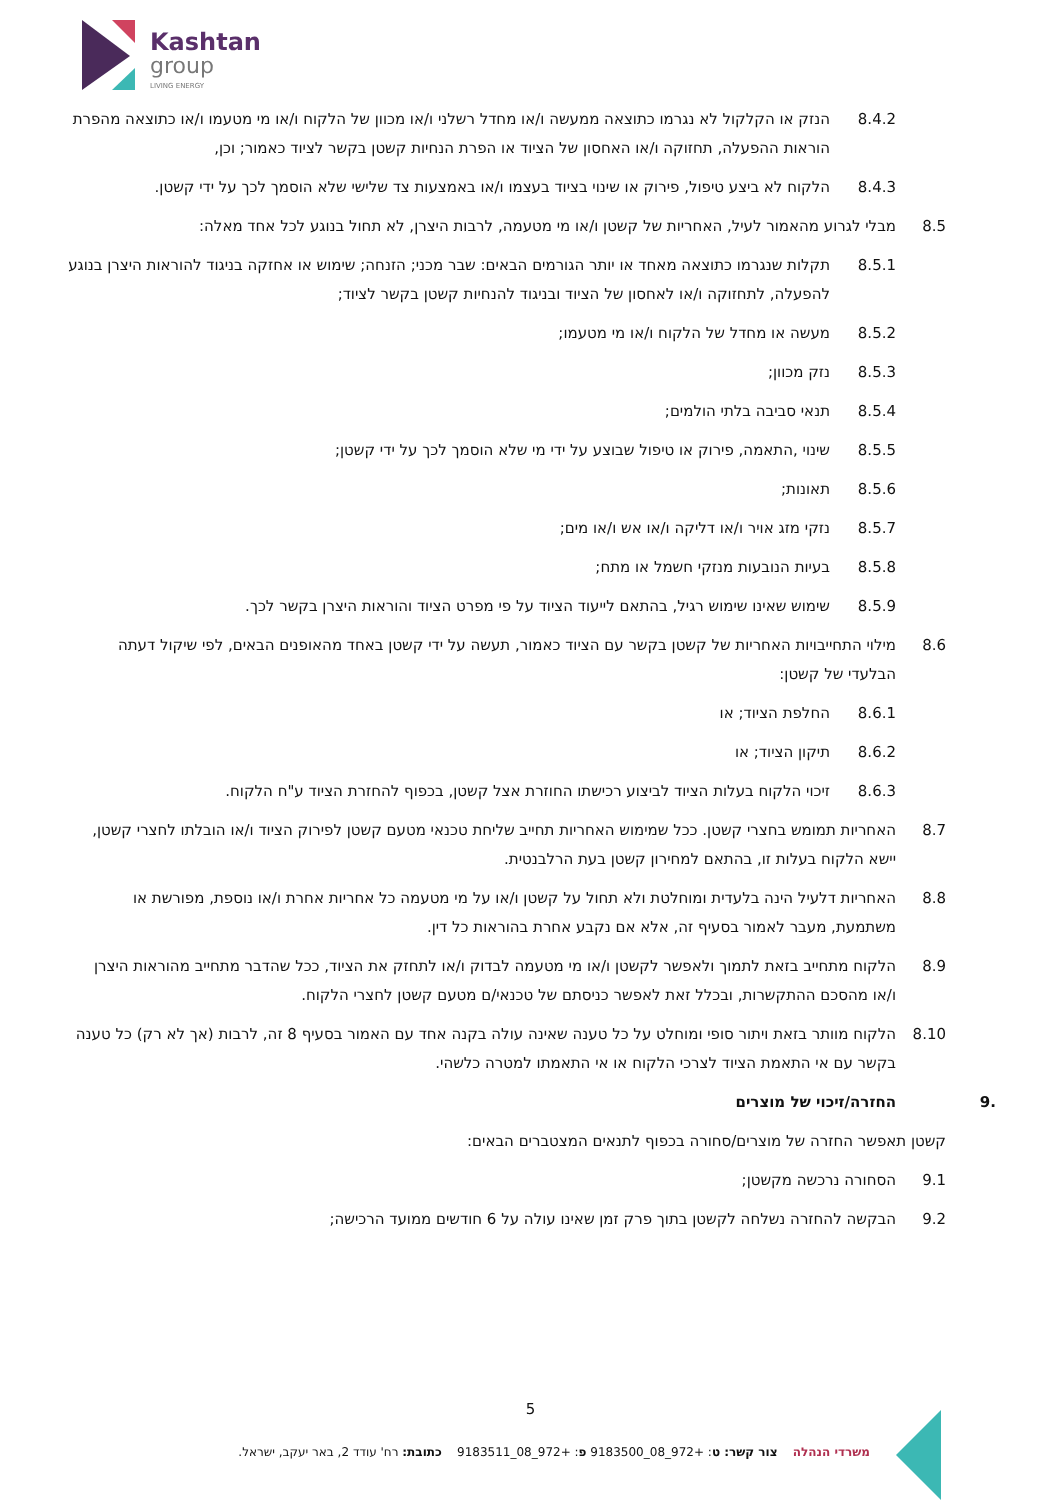Kashtan
group
LIVING ENERGY
8.4.2 הנזק או הקלקול לא נגרמו כתוצאה ממעשה ו/או מחדל רשלני ו/או מכוון של הלקוח ו/או מי מטעמו ו/או כתוצאה מהפרת הוראות ההפעלה, תחזוקה ו/או האחסון של הציוד או הפרת הנחיות קשטן בקשר לציוד כאמור; וכן,
8.4.3 הלקוח לא ביצע טיפול, פירוק או שינוי בציוד בעצמו ו/או באמצעות צד שלישי שלא הוסמך לכך על ידי קשטן.
8.5 מבלי לגרוע מהאמור לעיל, האחריות של קשטן ו/או מי מטעמה, לרבות היצרן, לא תחול בנוגע לכל אחד מאלה:
8.5.1 תקלות שנגרמו כתוצאה מאחד או יותר הגורמים הבאים: שבר מכני; הזנחה; שימוש או אחזקה בניגוד להוראות היצרן בנוגע להפעלה, לתחזוקה ו/או לאחסון של הציוד ובניגוד להנחיות קשטן בקשר לציוד;
8.5.2 מעשה או מחדל של הלקוח ו/או מי מטעמו;
8.5.3 נזק מכוון;
8.5.4 תנאי סביבה בלתי הולמים;
8.5.5 שינוי ,התאמה, פירוק או טיפול שבוצע על ידי מי שלא הוסמך לכך על ידי קשטן;
8.5.6 תאונות;
8.5.7 נזקי מזג אויר ו/או דליקה ו/או אש ו/או מים;
8.5.8 בעיות הנובעות מנזקי חשמל או מתח;
8.5.9 שימוש שאינו שימוש רגיל, בהתאם לייעוד הציוד על פי מפרט הציוד והוראות היצרן בקשר לכך.
8.6 מילוי התחייבויות האחריות של קשטן בקשר עם הציוד כאמור, תעשה על ידי קשטן באחד מהאופנים הבאים, לפי שיקול דעתה הבלעדי של קשטן:
8.6.1 החלפת הציוד; או
8.6.2 תיקון הציוד; או
8.6.3 זיכוי הלקוח בעלות הציוד לביצוע רכישתו החוזרת אצל קשטן, בכפוף להחזרת הציוד ע"ח הלקוח.
8.7 האחריות תמומש בחצרי קשטן. ככל שמימוש האחריות תחייב שליחת טכנאי מטעם קשטן לפירוק הציוד ו/או הובלתו לחצרי קשטן, יישא הלקוח בעלות זו, בהתאם למחירון קשטן בעת הרלבנטית.
8.8 האחריות דלעיל הינה בלעדית ומוחלטת ולא תחול על קשטן ו/או על מי מטעמה כל אחריות אחרת ו/או נוספת, מפורשת או משתמעת, מעבר לאמור בסעיף זה, אלא אם נקבע אחרת בהוראות כל דין.
8.9 הלקוח מתחייב בזאת לתמוך ולאפשר לקשטן ו/או מי מטעמה לבדוק ו/או לתחזק את הציוד, ככל שהדבר מתחייב מהוראות היצרן ו/או מהסכם ההתקשרות, ובכלל זאת לאפשר כניסתם של טכנאי/ם מטעם קשטן לחצרי הלקוח.
8.10 הלקוח מוותר בזאת ויתור סופי ומוחלט על כל טענה שאינה עולה בקנה אחד עם האמור בסעיף 8 זה, לרבות (אך לא רק) כל טענה בקשר עם אי התאמת הציוד לצרכי הלקוח או אי התאמתו למטרה כלשהי.
.9 החזרה/זיכוי של מוצרים
קשטן תאפשר החזרה של מוצרים/סחורה בכפוף לתנאים המצטברים הבאים:
9.1 הסחורה נרכשה מקשטן;
9.2 הבקשה להחזרה נשלחה לקשטן בתוך פרק זמן שאינו עולה על 6 חודשים ממועד הרכישה;
5
משרדי הנהלה צור קשר: ט: +972_08_9183500 פ: +972_08_9183511 כתובת: רח' עודד 2, באר יעקב, ישראל.